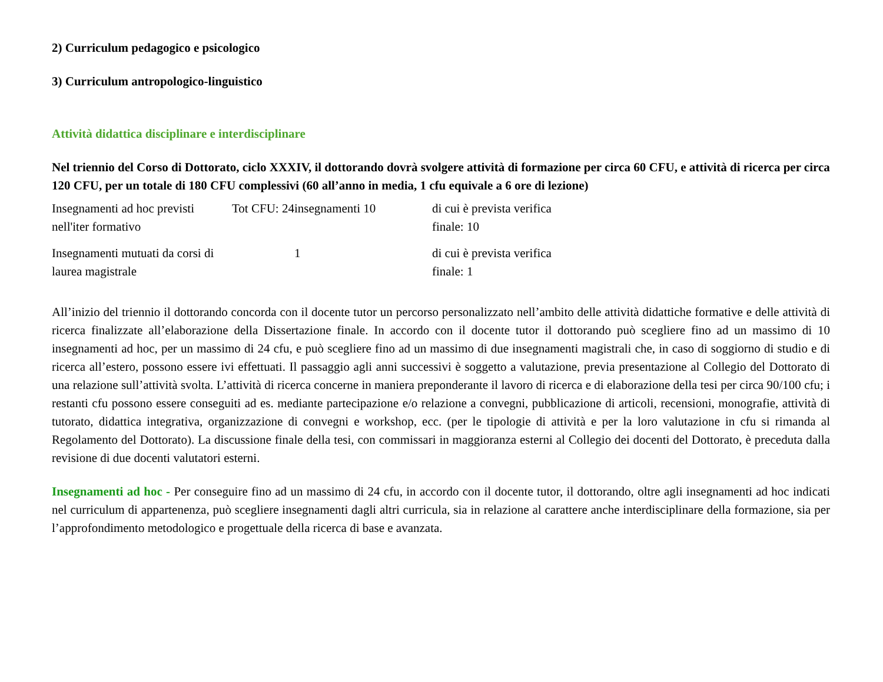2) Curriculum pedagogico e psicologico
3) Curriculum antropologico-linguistico
Attività didattica disciplinare e interdisciplinare
Nel triennio del Corso di Dottorato, ciclo XXXIV, il dottorando dovrà svolgere attività di formazione per circa 60 CFU, e attività di ricerca per circa 120 CFU, per un totale di 180 CFU complessivi (60 all’anno in media, 1 cfu equivale a 6 ore di lezione)
| Insegnamenti ad hoc previsti nell'iter formativo | Tot CFU: 24 | insegnamenti 10 | di cui è prevista verifica finale: 10 |
| Insegnamenti mutuati da corsi di laurea magistrale | | 1 | di cui è prevista verifica finale: 1 |
All’inizio del triennio il dottorando concorda con il docente tutor un percorso personalizzato nell’ambito delle attività didattiche formative e delle attività di ricerca finalizzate all’elaborazione della Dissertazione finale. In accordo con il docente tutor il dottorando può scegliere fino ad un massimo di 10 insegnamenti ad hoc, per un massimo di 24 cfu, e può scegliere fino ad un massimo di due insegnamenti magistrali che, in caso di soggiorno di studio e di ricerca all’estero, possono essere ivi effettuati. Il passaggio agli anni successivi è soggetto a valutazione, previa presentazione al Collegio del Dottorato di una relazione sull’attività svolta. L’attività di ricerca concerne in maniera preponderante il lavoro di ricerca e di elaborazione della tesi per circa 90/100 cfu; i restanti cfu possono essere conseguiti ad es. mediante partecipazione e/o relazione a convegni, pubblicazione di articoli, recensioni, monografie, attività di tutorato, didattica integrativa, organizzazione di convegni e workshop, ecc. (per le tipologie di attività e per la loro valutazione in cfu si rimanda al Regolamento del Dottorato). La discussione finale della tesi, con commissari in maggioranza esterni al Collegio dei docenti del Dottorato, è preceduta dalla revisione di due docenti valutatori esterni.
Insegnamenti ad hoc - Per conseguire fino ad un massimo di 24 cfu, in accordo con il docente tutor, il dottorando, oltre agli insegnamenti ad hoc indicati nel curriculum di appartenenza, può scegliere insegnamenti dagli altri curricula, sia in relazione al carattere anche interdisciplinare della formazione, sia per l’approfondimento metodologico e progettuale della ricerca di base e avanzata.